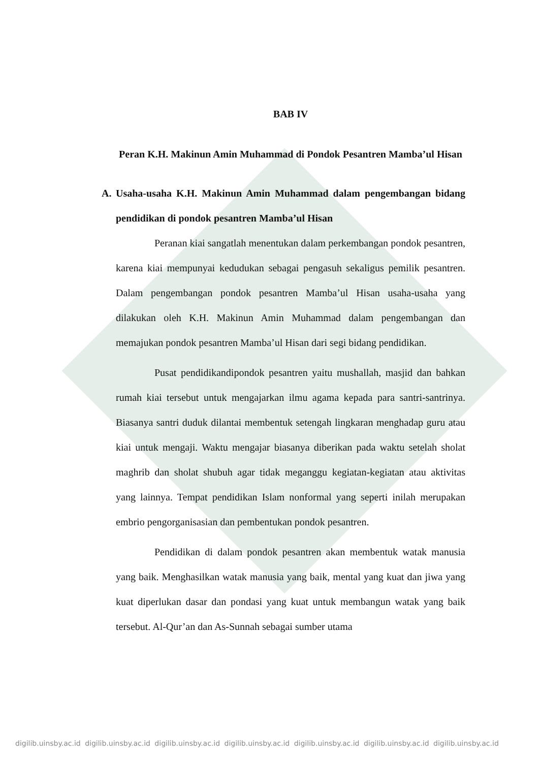BAB IV
Peran K.H. Makinun Amin Muhammad di Pondok Pesantren Mamba’ul Hisan
A. Usaha-usaha K.H. Makinun Amin Muhammad dalam pengembangan bidang pendidikan di pondok pesantren Mamba’ul Hisan
Peranan kiai sangatlah menentukan dalam perkembangan pondok pesantren, karena kiai mempunyai kedudukan sebagai pengasuh sekaligus pemilik pesantren. Dalam pengembangan pondok pesantren Mamba’ul Hisan usaha-usaha yang dilakukan oleh K.H. Makinun Amin Muhammad dalam pengembangan dan memajukan pondok pesantren Mamba’ul Hisan dari segi bidang pendidikan.
Pusat pendidikandipondok pesantren yaitu mushallah, masjid dan bahkan rumah kiai tersebut untuk mengajarkan ilmu agama kepada para santri-santrinya. Biasanya santri duduk dilantai membentuk setengah lingkaran menghadap guru atau kiai untuk mengaji. Waktu mengajar biasanya diberikan pada waktu setelah sholat maghrib dan sholat shubuh agar tidak meganggu kegiatan-kegiatan atau aktivitas yang lainnya. Tempat pendidikan Islam nonformal yang seperti inilah merupakan embrio pengorganisasian dan pembentukan pondok pesantren.
Pendidikan di dalam pondok pesantren akan membentuk watak manusia yang baik. Menghasilkan watak manusia yang baik, mental yang kuat dan jiwa yang kuat diperlukan dasar dan pondasi yang kuat untuk membangun watak yang baik tersebut. Al-Qur’an dan As-Sunnah sebagai sumber utama
digilib.uinsby.ac.id digilib.uinsby.ac.id digilib.uinsby.ac.id digilib.uinsby.ac.id digilib.uinsby.ac.id digilib.uinsby.ac.id digilib.uinsby.ac.id